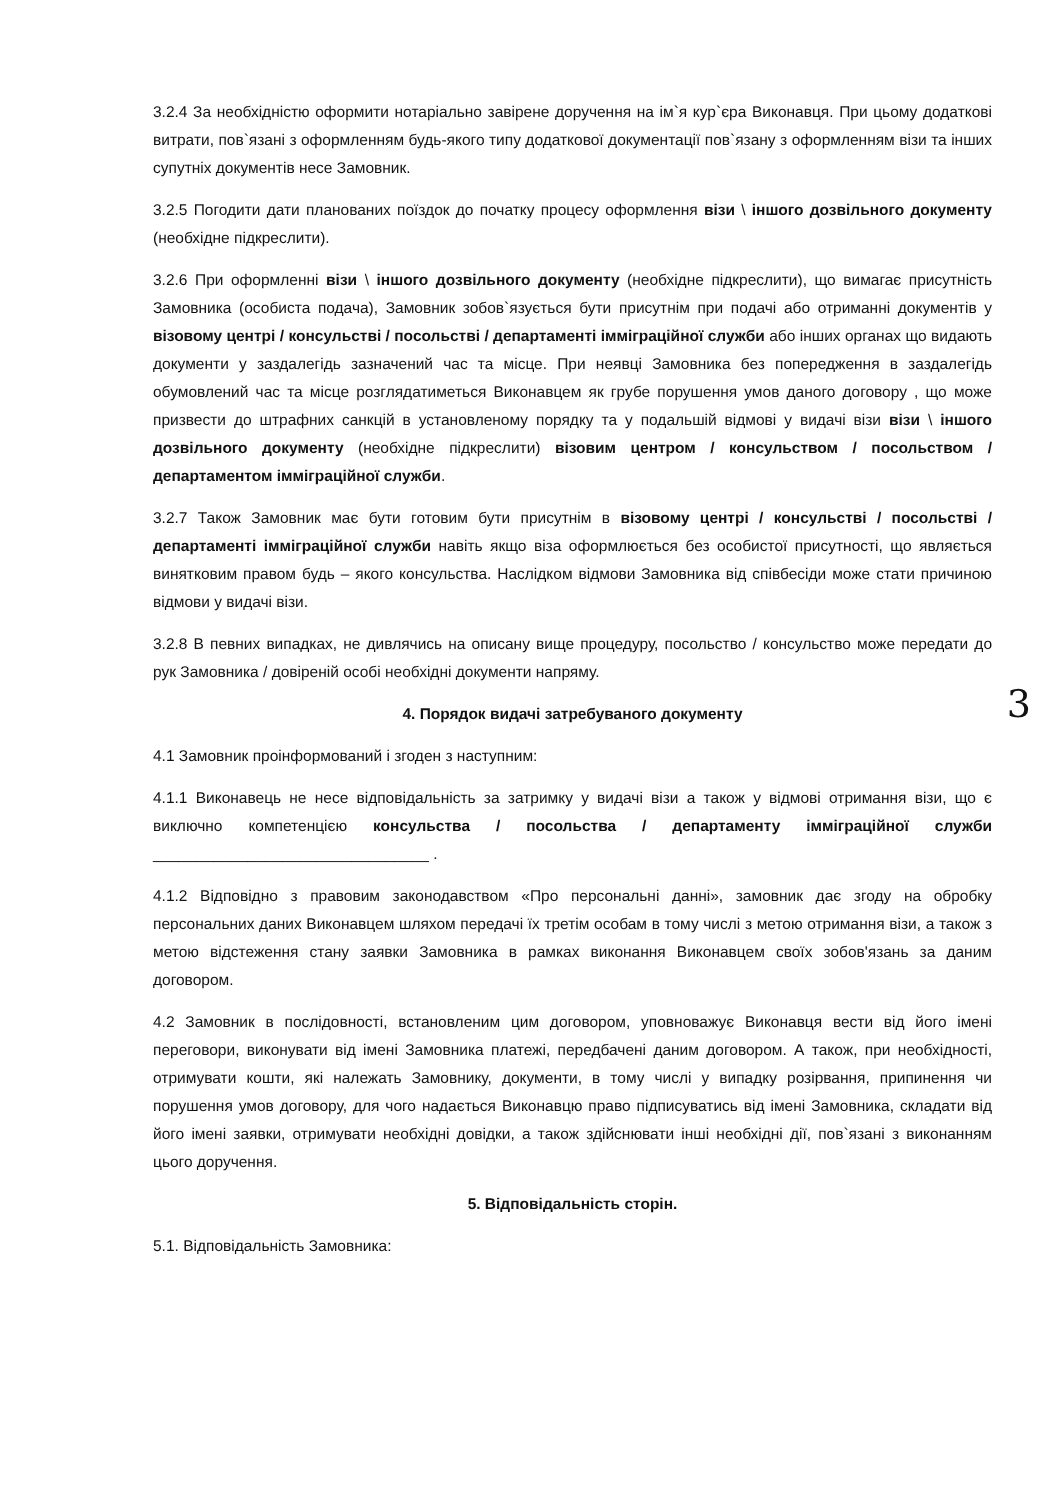3.2.4 За необхідністю оформити нотаріально завірене доручення на ім`я кур`єра Виконавця. При цьому додаткові витрати, пов`язані з оформленням будь-якого типу додаткової документації пов`язану з оформленням візи та інших супутніх документів несе Замовник.
3.2.5 Погодити дати планованих поїздок до початку процесу оформлення візи \ іншого дозвільного документу (необхідне підкреслити).
3.2.6 При оформленні візи \ іншого дозвільного документу (необхідне підкреслити), що вимагає присутність Замовника (особиста подача), Замовник зобов`язується бути присутнім при подачі або отриманні документів у візовому центрі / консульстві / посольстві / департаменті імміграційної служби або інших органах що видають документи у заздалегідь зазначений час та місце. При неявці Замовника без попередження в заздалегідь обумовлений час та місце розглядатиметься Виконавцем як грубе порушення умов даного договору , що може призвести до штрафних санкцій в установленому порядку та у подальшій відмові у видачі візи візи \ іншого дозвільного документу (необхідне підкреслити) візовим центром / консульством / посольством / департаментом імміграційної служби.
3.2.7 Також Замовник має бути готовим бути присутнім в візовому центрі / консульстві / посольстві / департаменті імміграційної служби навіть якщо віза оформлюється без особистої присутності, що являється винятковим правом будь – якого консульства. Наслідком відмови Замовника від співбесіди може стати причиною відмови у видачі візи.
3.2.8 В певних випадках, не дивлячись на описану вище процедуру, посольство / консульство може передати до рук Замовника / довіреній особі необхідні документи напряму.
4. Порядок видачі затребуваного документу
4.1 Замовник проінформований і згоден з наступним:
4.1.1 Виконавець не несе відповідальність за затримку у видачі візи а також у відмові отримання візи, що є виключно компетенцією консульства / посольства / департаменту імміграційної служби ________________________________ .
4.1.2 Відповідно з правовим законодавством «Про персональні данні», замовник дає згоду на обробку персональних даних Виконавцем шляхом передачі їх третім особам в тому числі з метою отримання візи, а також з метою відстеження стану заявки Замовника в рамках виконання Виконавцем своїх зобов'язань за даним договором.
4.2 Замовник в послідовності, встановленим цим договором, уповноважує Виконавця вести від його імені переговори, виконувати від імені Замовника платежі, передбачені даним договором. А також, при необхідності, отримувати кошти, які належать Замовнику, документи, в тому числі у випадку розірвання, припинення чи порушення умов договору, для чого надається Виконавцю право підписуватись від імені Замовника, складати від його імені заявки, отримувати необхідні довідки, а також здійснювати інші необхідні дії, пов`язані з виконанням цього доручення.
5. Відповідальність сторін.
5.1. Відповідальність Замовника:
3